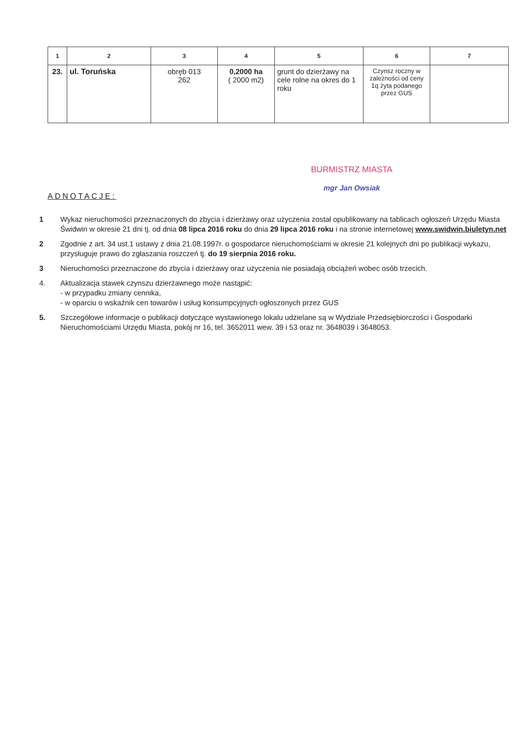| 1 | 2 | 3 | 4 | 5 | 6 | 7 |
| --- | --- | --- | --- | --- | --- | --- |
| 23. | ul. Toruńska | obręb 013 262 | 0,2000 ha ( 2000 m2) | grunt do dzierżawy na cele rolne na okres do 1 roku | Czynsz roczny w zależności od ceny 1q żyta podanego przez GUS | |
BURMISTRZ MIASTA
mgr Jan Owsiak
ADNOTACJE:
1 Wykaz nieruchomości przeznaczonych do zbycia i dzierżawy oraz użyczenia został opublikowany na tablicach ogłoszeń Urzędu Miasta Świdwin w okresie 21 dni tj. od dnia 08 lipca 2016 roku do dnia 29 lipca 2016 roku i na stronie internetowej www.swidwin.biuletyn.net
2 Zgodnie z art. 34 ust.1 ustawy z dnia 21.08.1997r. o gospodarce nieruchomościami w okresie 21 kolejnych dni po publikacji wykazu, przysługuje prawo do zgłaszania roszczeń tj. do 19 sierpnia 2016 roku.
3 Nieruchomości przeznaczone do zbycia i dzierżawy oraz użyczenia nie posiadają obciążeń wobec osób trzecich.
4. Aktualizacja stawek czynszu dzierżawnego może nastąpić:
- w przypadku zmiany cennika,
- w oparciu o wskaźnik cen towarów i usług konsumpcyjnych ogłoszonych przez GUS
5. Szczegółowe informacje o publikacji dotyczące wystawionego lokalu udzielane są w Wydziale Przedsiębiorczości i Gospodarki Nieruchomościami Urzędu Miasta, pokój nr 16, tel. 3652011 wew. 39 i 53 oraz nr. 3648039 i 3648053.